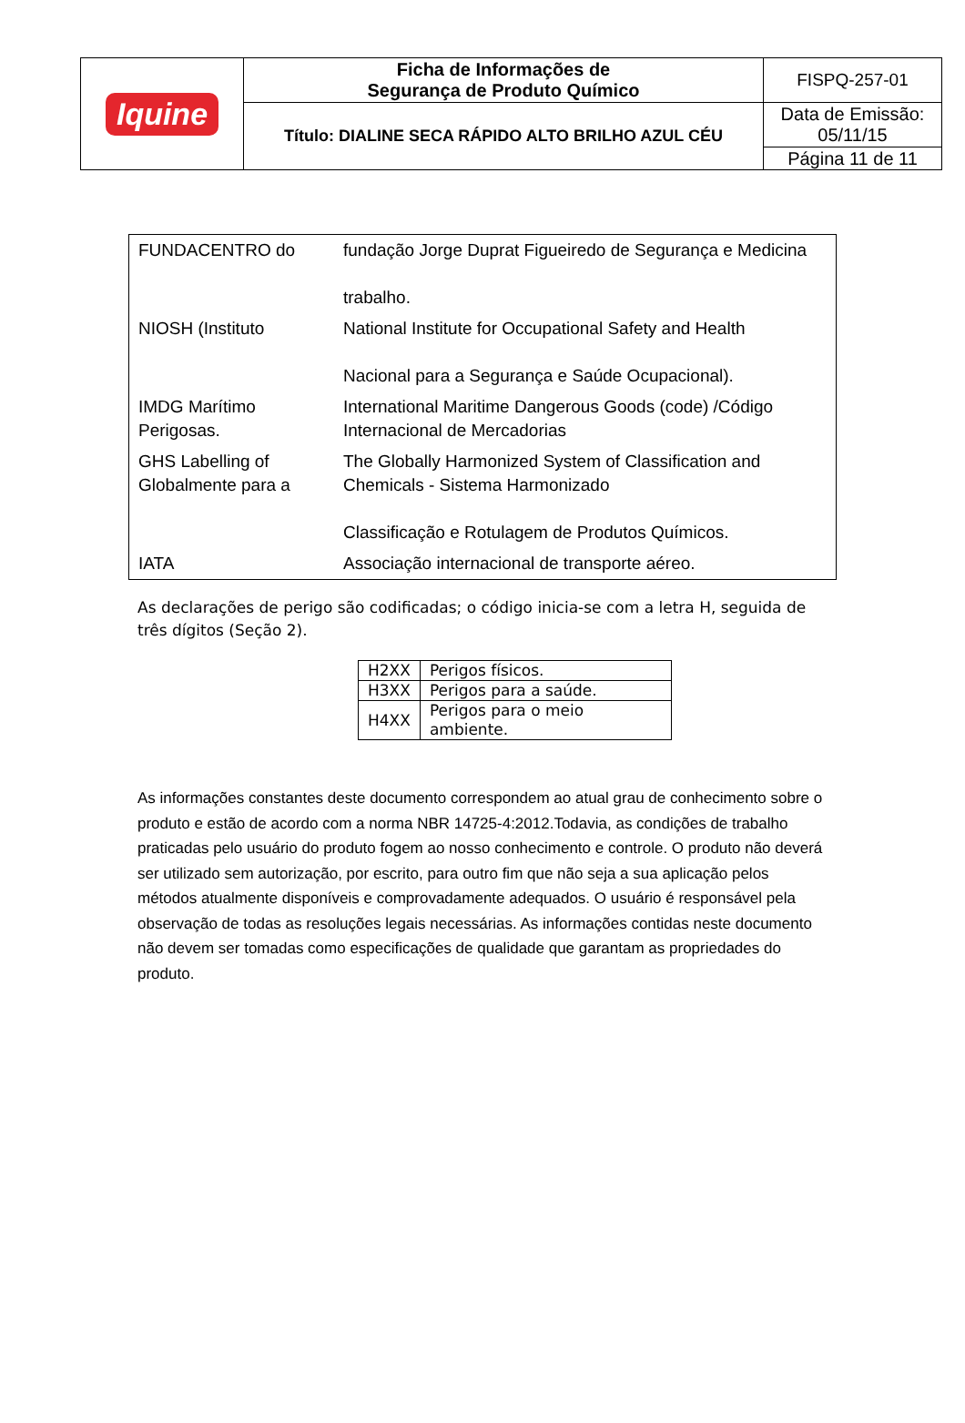| Iquine | Ficha de Informações de Segurança de Produto Químico | FISPQ-257-01 |
| | Título: DIALINE SECA RÁPIDO ALTO BRILHO AZUL CÉU | Data de Emissão: 05/11/15 |
| | | Página 11 de 11 |
| FUNDACENTRO do | fundação Jorge Duprat Figueiredo de Segurança e Medicina trabalho. |
| NIOSH (Instituto | National Institute for Occupational Safety and Health Nacional para a Segurança e Saúde Ocupacional). |
| IMDG Marítimo Perigosas. | International Maritime Dangerous Goods (code) /Código Internacional de Mercadorias |
| GHS Labelling of Globalmente para a | The Globally Harmonized System of Classification and Chemicals - Sistema Harmonizado Classificação e Rotulagem de Produtos Químicos. |
| IATA | Associação internacional de transporte aéreo. |
As declarações de perigo são codificadas; o código inicia-se com a letra H, seguida de três dígitos (Seção 2).
| H2XX | Perigos físicos. |
| H3XX | Perigos para a saúde. |
| H4XX | Perigos para o meio ambiente. |
As informações constantes deste documento correspondem ao atual grau de conhecimento sobre o produto e estão de acordo com a norma NBR 14725-4:2012.Todavia, as condições de trabalho praticadas pelo usuário do produto fogem ao nosso conhecimento e controle. O produto não deverá ser utilizado sem autorização, por escrito, para outro fim que não seja a sua aplicação pelos métodos atualmente disponíveis e comprovadamente adequados. O usuário é responsável pela observação de todas as resoluções legais necessárias. As informações contidas neste documento não devem ser tomadas como especificações de qualidade que garantam as propriedades do produto.